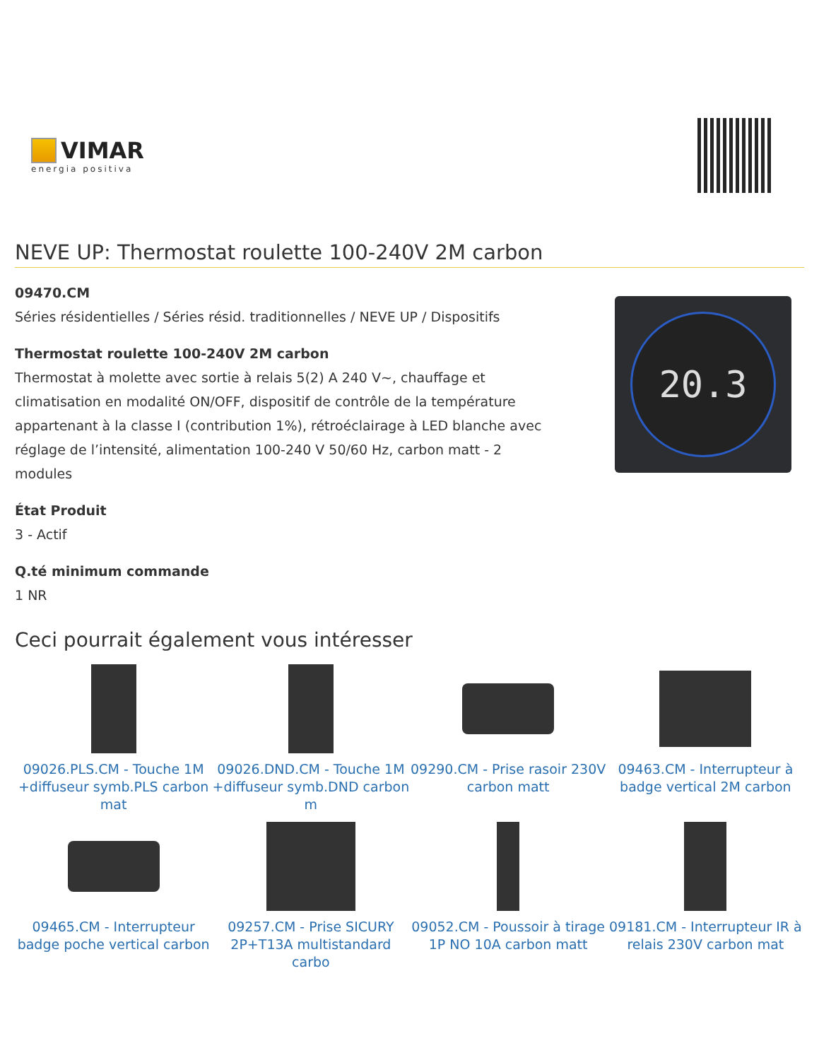VIMAR
energia positiva
NEVE UP: Thermostat roulette 100-240V 2M carbon
09470.CM
Séries résidentielles / Séries résid. traditionnelles / NEVE UP / Dispositifs
Thermostat roulette 100-240V 2M carbon
Thermostat à molette avec sortie à relais 5(2) A 240 V~, chauffage et climatisation en modalité ON/OFF, dispositif de contrôle de la température appartenant à la classe I (contribution 1%), rétroéclairage à LED blanche avec réglage de l’intensité, alimentation 100-240 V 50/60 Hz, carbon matt - 2 modules
État Produit
3 - Actif
Q.té minimum commande
1 NR
20.3
Ceci pourrait également vous intéresser
09026.PLS.CM - Touche 1M +diffuseur symb.PLS carbon mat
09026.DND.CM - Touche 1M +diffuseur symb.DND carbon m
09290.CM - Prise rasoir 230V carbon matt
09463.CM - Interrupteur à badge vertical 2M carbon
09465.CM - Interrupteur badge poche vertical carbon
09257.CM - Prise SICURY 2P+T13A multistandard carbo
09052.CM - Poussoir à tirage 1P NO 10A carbon matt
09181.CM - Interrupteur IR à relais 230V carbon mat